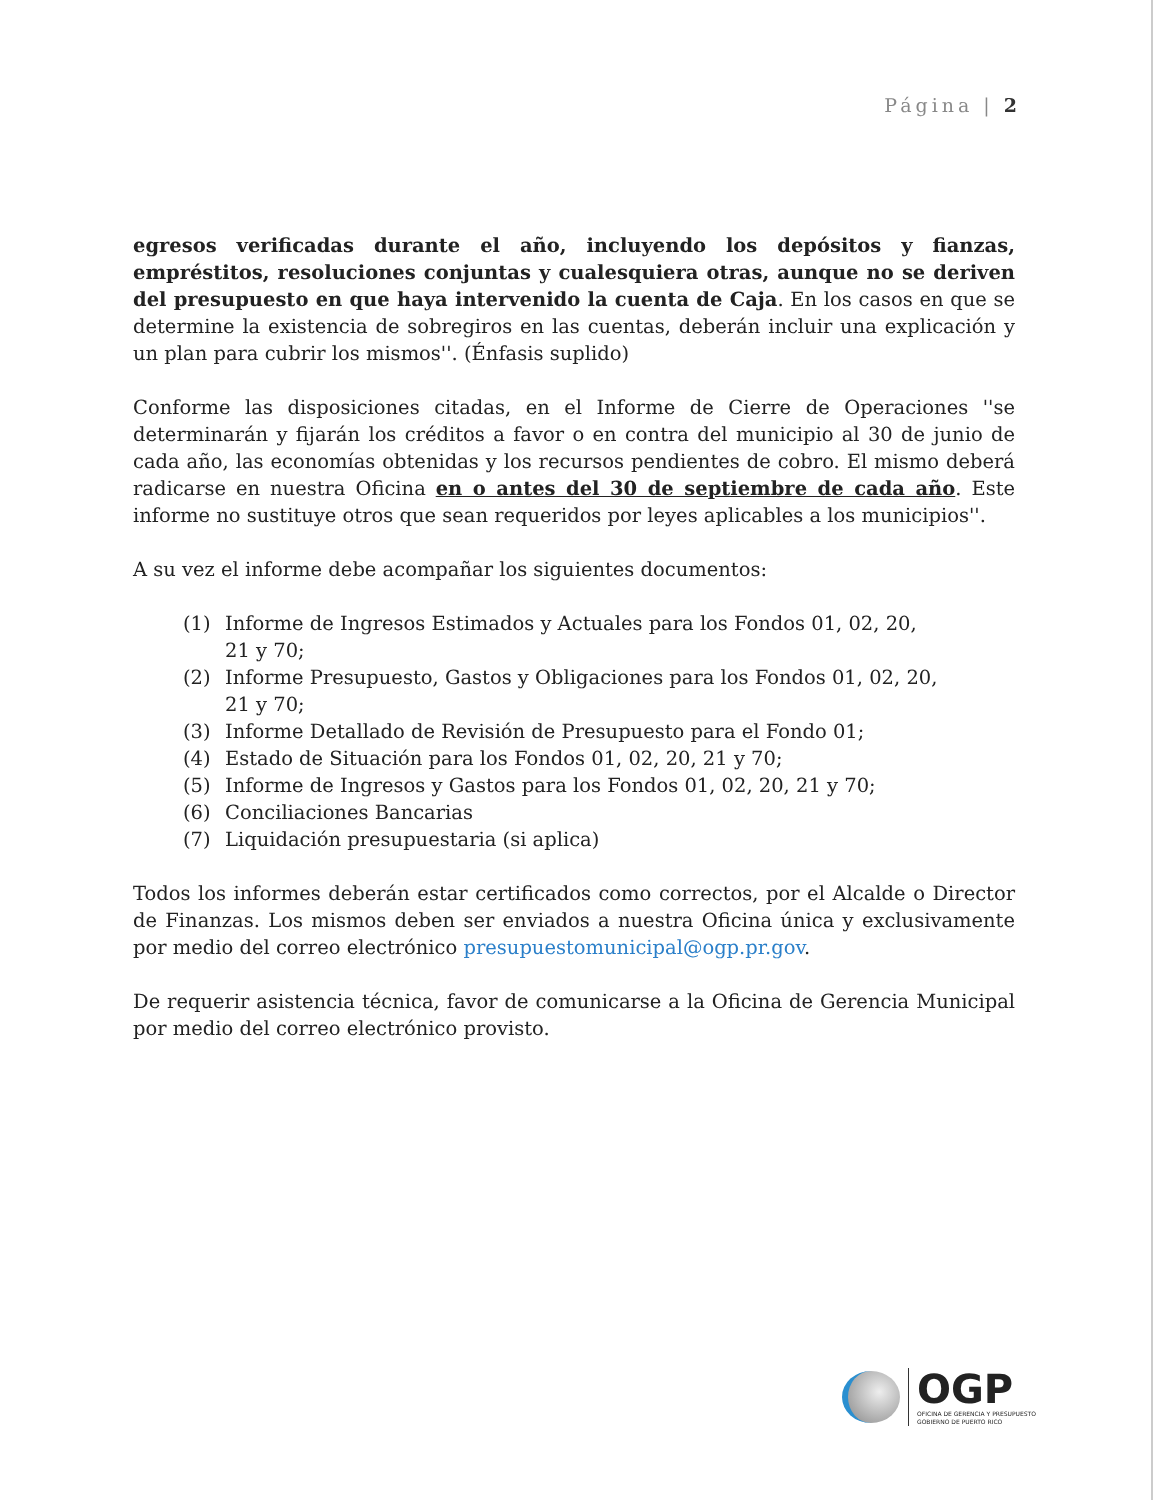Página | 2
egresos verificadas durante el año, incluyendo los depósitos y fianzas, empréstitos, resoluciones conjuntas y cualesquiera otras, aunque no se deriven del presupuesto en que haya intervenido la cuenta de Caja. En los casos en que se determine la existencia de sobregiros en las cuentas, deberán incluir una explicación y un plan para cubrir los mismos''. (Énfasis suplido)
Conforme las disposiciones citadas, en el Informe de Cierre de Operaciones ''se determinarán y fijarán los créditos a favor o en contra del municipio al 30 de junio de cada año, las economías obtenidas y los recursos pendientes de cobro. El mismo deberá radicarse en nuestra Oficina en o antes del 30 de septiembre de cada año. Este informe no sustituye otros que sean requeridos por leyes aplicables a los municipios''.
A su vez el informe debe acompañar los siguientes documentos:
(1) Informe de Ingresos Estimados y Actuales para los Fondos 01, 02, 20, 21 y 70;
(2) Informe Presupuesto, Gastos y Obligaciones para los Fondos 01, 02, 20, 21 y 70;
(3) Informe Detallado de Revisión de Presupuesto para el Fondo 01;
(4) Estado de Situación para los Fondos 01, 02, 20, 21 y 70;
(5) Informe de Ingresos y Gastos para los Fondos 01, 02, 20, 21 y 70;
(6) Conciliaciones Bancarias
(7) Liquidación presupuestaria (si aplica)
Todos los informes deberán estar certificados como correctos, por el Alcalde o Director de Finanzas. Los mismos deben ser enviados a nuestra Oficina única y exclusivamente por medio del correo electrónico presupuestomunicipal@ogp.pr.gov.
De requerir asistencia técnica, favor de comunicarse a la Oficina de Gerencia Municipal por medio del correo electrónico provisto.
OGP
OFICINA DE GERENCIA Y PRESUPUESTO
GOBIERNO DE PUERTO RICO